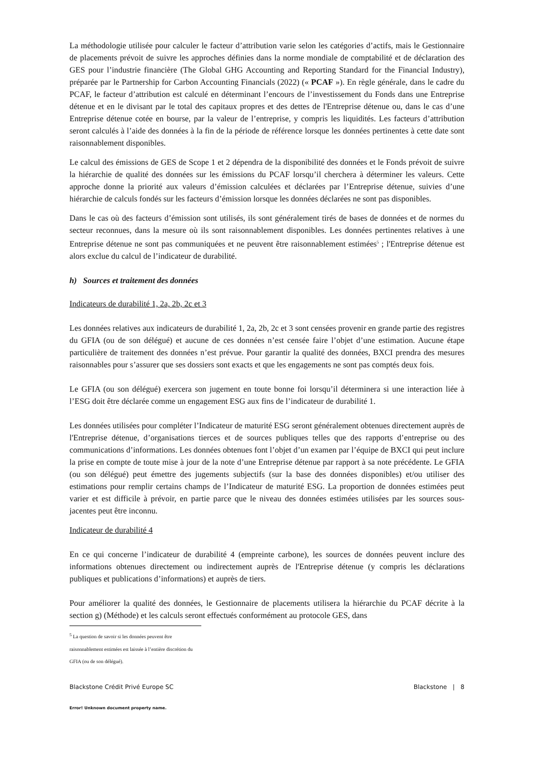La méthodologie utilisée pour calculer le facteur d’attribution varie selon les catégories d’actifs, mais le Gestionnaire de placements prévoit de suivre les approches définies dans la norme mondiale de comptabilité et de déclaration des GES pour l’industrie financière (The Global GHG Accounting and Reporting Standard for the Financial Industry), préparée par le Partnership for Carbon Accounting Financials (2022) (« PCAF »). En règle générale, dans le cadre du PCAF, le facteur d’attribution est calculé en déterminant l’encours de l’investissement du Fonds dans une Entreprise détenue et en le divisant par le total des capitaux propres et des dettes de l'Entreprise détenue ou, dans le cas d’une Entreprise détenue cotée en bourse, par la valeur de l’entreprise, y compris les liquidités. Les facteurs d’attribution seront calculés à l’aide des données à la fin de la période de référence lorsque les données pertinentes à cette date sont raisonnablement disponibles.
Le calcul des émissions de GES de Scope 1 et 2 dépendra de la disponibilité des données et le Fonds prévoit de suivre la hiérarchie de qualité des données sur les émissions du PCAF lorsqu’il cherchera à déterminer les valeurs. Cette approche donne la priorité aux valeurs d’émission calculées et déclarées par l’Entreprise détenue, suivies d’une hiérarchie de calculs fondés sur les facteurs d’émission lorsque les données déclarées ne sont pas disponibles.
Dans le cas où des facteurs d’émission sont utilisés, ils sont généralement tirés de bases de données et de normes du secteur reconnues, dans la mesure où ils sont raisonnablement disponibles. Les données pertinentes relatives à une Entreprise détenue ne sont pas communiquées et ne peuvent être raisonnablement estimées<sup>5</sup> ; l'Entreprise détenue est alors exclue du calcul de l’indicateur de durabilité.
h) Sources et traitement des données
Indicateurs de durabilité 1, 2a, 2b, 2c et 3
Les données relatives aux indicateurs de durabilité 1, 2a, 2b, 2c et 3 sont censées provenir en grande partie des registres du GFIA (ou de son délégué) et aucune de ces données n’est censée faire l’objet d’une estimation. Aucune étape particulière de traitement des données n’est prévue. Pour garantir la qualité des données, BXCI prendra des mesures raisonnables pour s’assurer que ses dossiers sont exacts et que les engagements ne sont pas comptés deux fois.
Le GFIA (ou son délégué) exercera son jugement en toute bonne foi lorsqu’il déterminera si une interaction liée à l’ESG doit être déclarée comme un engagement ESG aux fins de l’indicateur de durabilité 1.
Les données utilisées pour compléter l’Indicateur de maturité ESG seront généralement obtenues directement auprès de l'Entreprise détenue, d’organisations tierces et de sources publiques telles que des rapports d’entreprise ou des communications d’informations. Les données obtenues font l’objet d’un examen par l’équipe de BXCI qui peut inclure la prise en compte de toute mise à jour de la note d’une Entreprise détenue par rapport à sa note précédente. Le GFIA (ou son délégué) peut émettre des jugements subjectifs (sur la base des données disponibles) et/ou utiliser des estimations pour remplir certains champs de l’Indicateur de maturité ESG. La proportion de données estimées peut varier et est difficile à prévoir, en partie parce que le niveau des données estimées utilisées par les sources sous-jacentes peut être inconnu.
Indicateur de durabilité 4
En ce qui concerne l’indicateur de durabilité 4 (empreinte carbone), les sources de données peuvent inclure des informations obtenues directement ou indirectement auprès de l'Entreprise détenue (y compris les déclarations publiques et publications d’informations) et auprès de tiers.
Pour améliorer la qualité des données, le Gestionnaire de placements utilisera la hiérarchie du PCAF décrite à la section g) (Méthode) et les calculs seront effectués conformément au protocole GES, dans
<sup>5</sup> La question de savoir si les données peuvent être raisonnablement estimées est laissée à l’entière discrétion du GFIA (ou de son délégué).
Blackstone Crédit Privé Europe SC Blackstone | 8
Error! Unknown document property name.